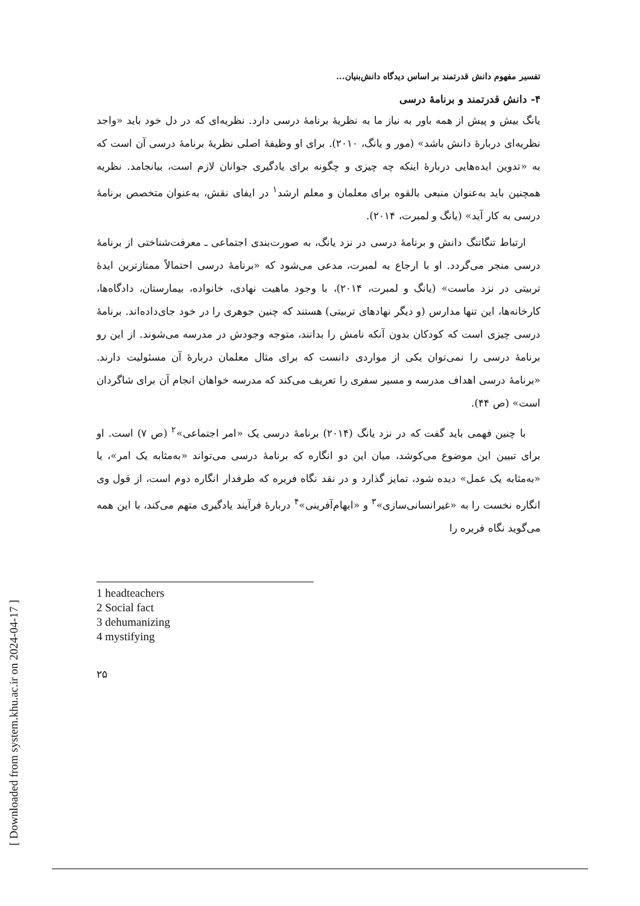[ Downloaded from system.khu.ac.ir on 2024-04-17 ]
تفسیر مفهوم دانش قدرتمند بر اساس دیدگاه دانش‌بنیان...
۴- دانش قدرتمند و برنامهٔ درسی
یانگ بیش و پیش از همه باور به نیاز ما به نظریهٔ برنامهٔ درسی دارد. نظریه‌ای که در دل خود باید «واجد نظریه‌ای دربارهٔ دانش باشد» (مور و یانگ، ۲۰۱۰). برای او وظیفهٔ اصلی نظریهٔ برنامهٔ درسی آن است که به «تدوین ایده‌هایی دربارهٔ اینکه چه چیزی و چگونه برای یادگیری جوانان لازم است، بیانجامد. نظریه همچنین باید به‌عنوان منبعی بالقوه برای معلمان و معلم ارشد<sup>۱</sup> در ایفای نقش، به‌عنوان متخصص برنامهٔ درسی به کار آید» (یانگ و لمبرت، ۲۰۱۴).
ارتباط تنگاتنگ دانش و برنامهٔ درسی در نزد یانگ، به صورت‌بندی اجتماعی ـ معرفت‌شناختی از برنامهٔ درسی منجر می‌گردد. او با ارجاع به لمبرت، مدعی می‌شود که «برنامهٔ درسی احتمالاً ممتازترین ایدهٔ تربیتی در نزد ماست» (یانگ و لمبرت، ۲۰۱۴)، با وجود ماهیت نهادی، خانواده، بیمارستان، دادگاه‌ها، کارخانه‌ها، این تنها مدارس (و دیگر نهادهای تربیتی) هستند که چنین جوهری را در خود جای‌داده‌اند. برنامهٔ درسی چیزی است که کودکان بدون آنکه نامش را بدانند، متوجه وجودش در مدرسه می‌شوند. از این رو برنامهٔ درسی را نمی‌توان یکی از مواردی دانست که برای مثال معلمان دربارهٔ آن مسئولیت دارند. «برنامهٔ درسی اهداف مدرسه و مسیر سفری را تعریف می‌کند که مدرسه خواهان انجام آن برای شاگردان است» (ص ۴۴).
با چنین فهمی باید گفت که در نزد یانگ (۲۰۱۴) برنامهٔ درسی یک «امر اجتماعی»<sup>۲</sup> (ص ۷) است. او برای تبیین این موضوع می‌کوشد، میان این دو انگاره که برنامهٔ درسی می‌تواند «به‌مثابه یک امر»، یا «به‌مثابه یک عمل» دیده شود، تمایز گذارد و در نقد نگاه فریره که طرفدار انگاره دوم است، از قول وی انگاره نخست را به «غیرانسانی‌سازی»<sup>۳</sup> و «ابهام‌آفرینی»<sup>۴</sup> دربارهٔ فرآیند یادگیری متهم می‌کند، با این همه می‌گوید نگاه فریره را
1 headteachers
2 Social fact
3 dehumanizing
4 mystifying
۲۵